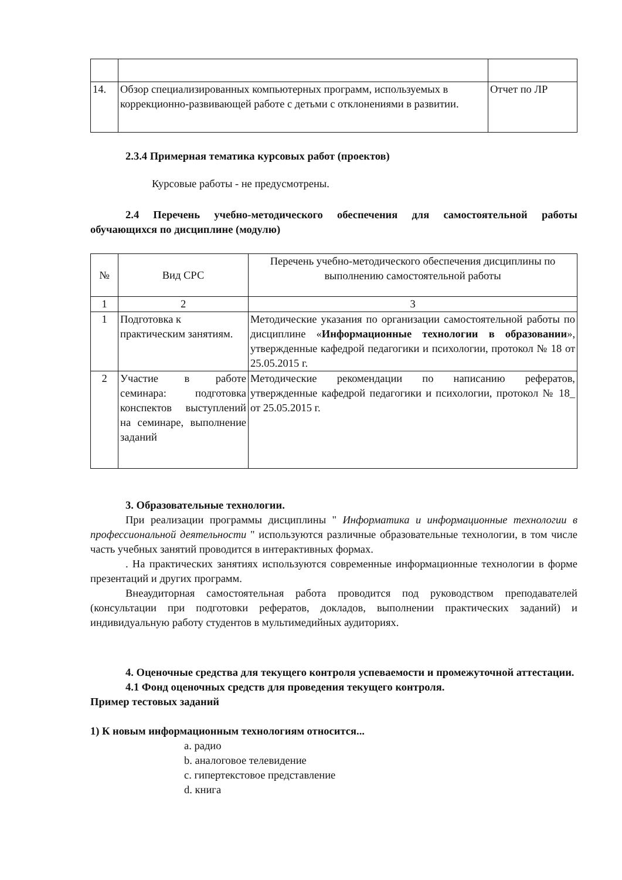| 14. | Обзор специализированных компьютерных программ, используемых в коррекционно-развивающей работе с детьми с отклонениями в развитии. | Отчет по ЛР |
2.3.4 Примерная тематика курсовых работ (проектов)
Курсовые работы - не предусмотрены.
2.4 Перечень учебно-методического обеспечения для самостоятельной работы обучающихся по дисциплине (модулю)
| № | Вид СРС | Перечень учебно-методического обеспечения дисциплины по выполнению самостоятельной работы |
| --- | --- | --- |
| 1 | 2 | 3 |
| 1 | Подготовка к практическим занятиям. | Методические указания по организации самостоятельной работы по дисциплине « Информационные технологии в образовании », утвержденные кафедрой педагогики и психологии, протокол № 18 от 25.05.2015 г. |
| 2 | Участие в работе семинара: подготовка конспектов выступлений на семинаре, выполнение заданий | Методические рекомендации по написанию рефератов, утвержденные кафедрой педагогики и психологии, протокол № 18_ от 25.05.2015 г. |
3. Образовательные технологии.
При реализации программы дисциплины " Информатика и информационные технологии в профессиональной деятельности " используются различные образовательные технологии, в том числе часть учебных занятий проводится в интерактивных формах.
. На практических занятиях используются современные информационные технологии в форме презентаций и других программ.
Внеаудиторная самостоятельная работа проводится под руководством преподавателей (консультации при подготовки рефератов, докладов, выполнении практических заданий) и индивидуальную работу студентов в мультимедийных аудиториях.
4. Оценочные средства для текущего контроля успеваемости и промежуточной аттестации.
4.1 Фонд оценочных средств для проведения текущего контроля.
Пример тестовых заданий
1) К новым информационным технологиям относится...
a. радио
b. аналоговое телевидение
c. гипертекстовое представление
d. книга